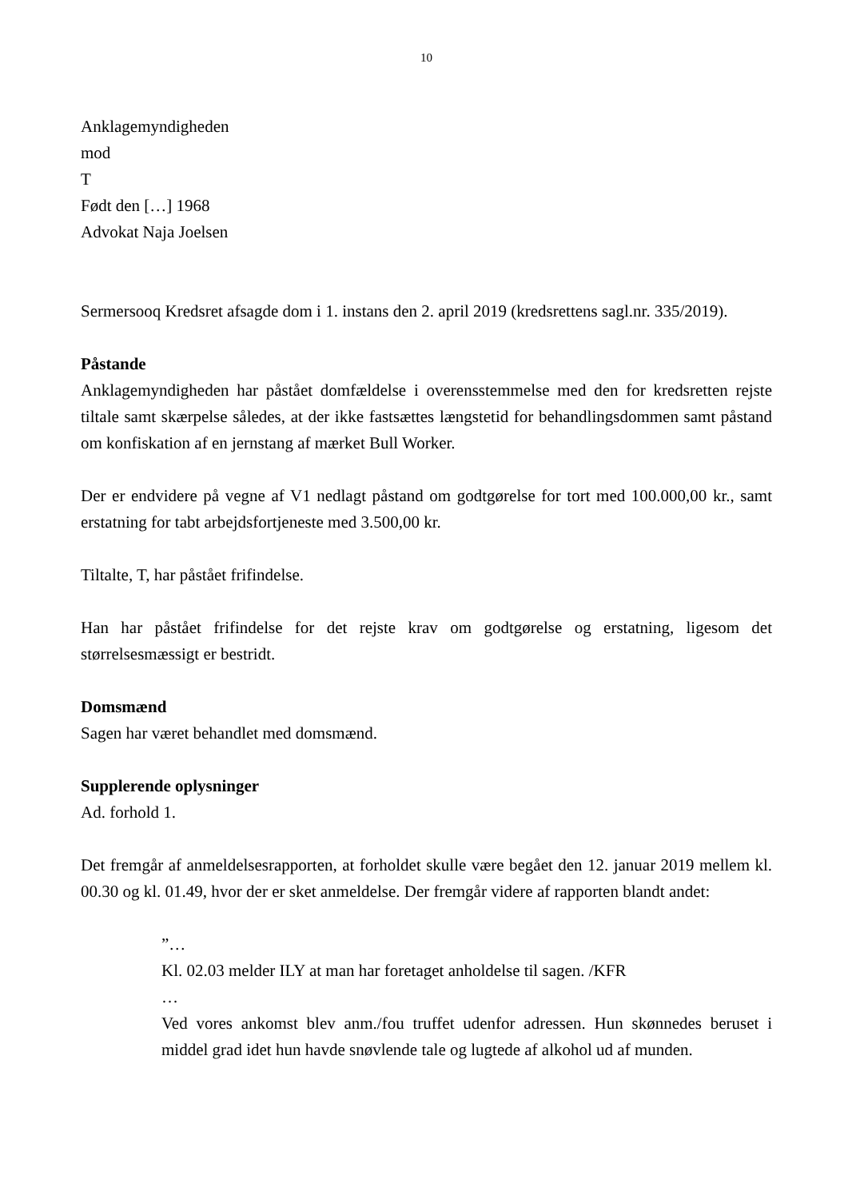10
Anklagemyndigheden
mod
T
Født den […] 1968
Advokat Naja Joelsen
Sermersooq Kredsret afsagde dom i 1. instans den 2. april 2019 (kredsrettens sagl.nr. 335/2019).
Påstande
Anklagemyndigheden har påstået domfældelse i overensstemmelse med den for kredsretten rejste tiltale samt skærpelse således, at der ikke fastsættes længstetid for behandlingsdommen samt påstand om konfiskation af en jernstang af mærket Bull Worker.
Der er endvidere på vegne af V1 nedlagt påstand om godtgørelse for tort med 100.000,00 kr., samt erstatning for tabt arbejdsfortjeneste med 3.500,00 kr.
Tiltalte, T, har påstået frifindelse.
Han har påstået frifindelse for det rejste krav om godtgørelse og erstatning, ligesom det størrelsesmæssigt er bestridt.
Domsmænd
Sagen har været behandlet med domsmænd.
Supplerende oplysninger
Ad. forhold 1.
Det fremgår af anmeldelsesrapporten, at forholdet skulle være begået den 12. januar 2019 mellem kl. 00.30 og kl. 01.49, hvor der er sket anmeldelse. Der fremgår videre af rapporten blandt andet:
”…
Kl. 02.03 melder ILY at man har foretaget anholdelse til sagen. /KFR
…
Ved vores ankomst blev anm./fou truffet udenfor adressen. Hun skønnedes beruset i middel grad idet hun havde snøvlende tale og lugtede af alkohol ud af munden.